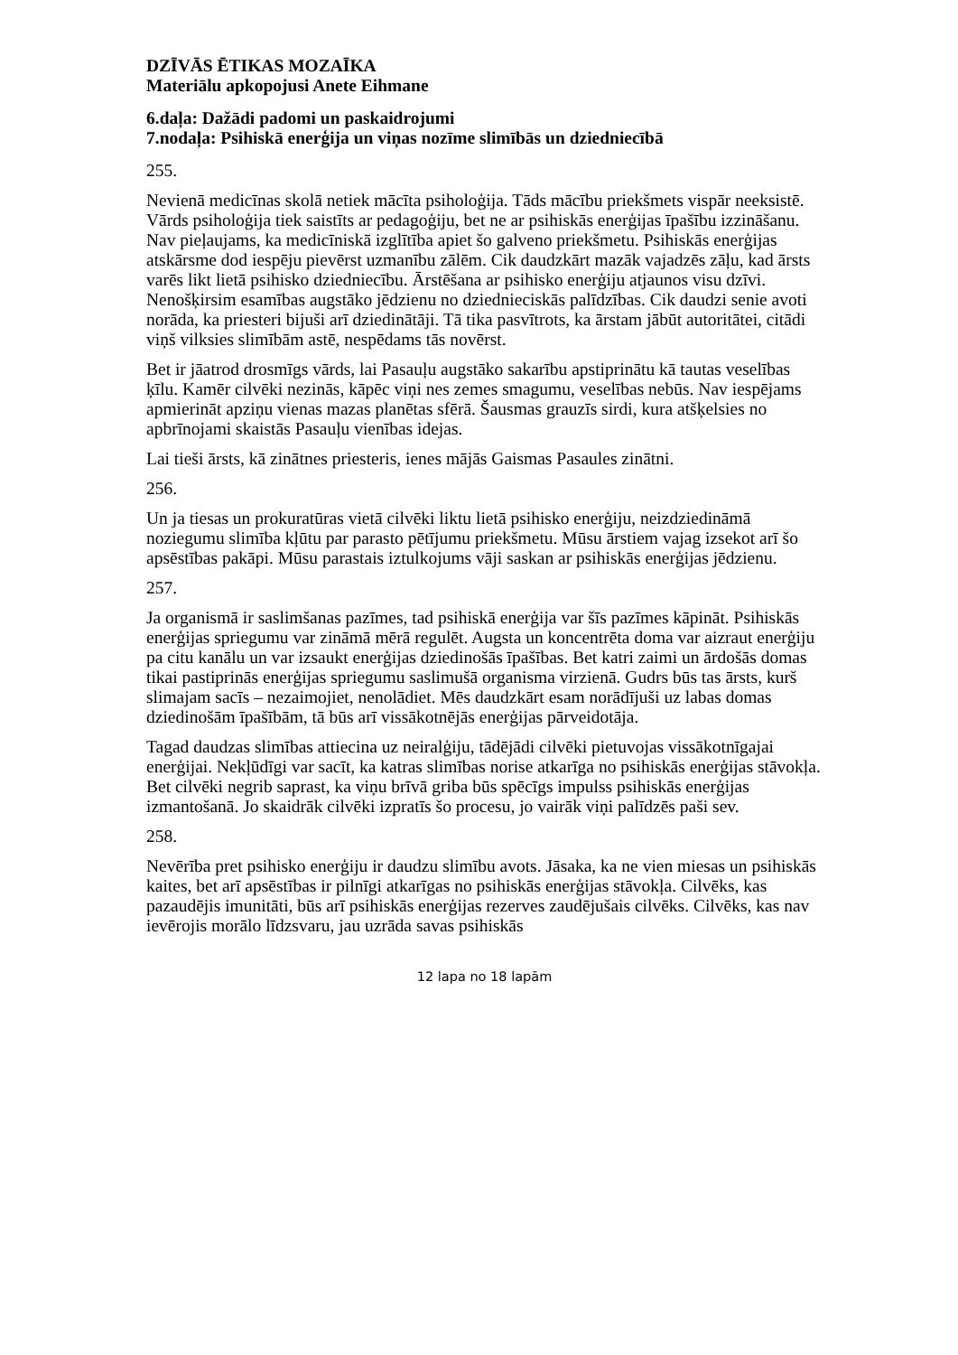DZĪVĀS ĒTIKAS MOZAĪKA
Materiālu apkopojusi Anete Eihmane
6.daļa: Dažādi padomi un paskaidrojumi
7.nodaļa: Psihiskā enerģija un viņas nozīme slimībās un dziedniecībā
255.
Nevienā medicīnas skolā netiek mācīta psiholoģija. Tāds mācību priekšmets vispār neeksistē. Vārds psiholoģija tiek saistīts ar pedagoģiju, bet ne ar psihiskās enerģijas īpašību izzināšanu. Nav pieļaujams, ka medicīniskā izglītība apiet šo galveno priekšmetu. Psihiskās enerģijas atskārsme dod iespēju pievērst uzmanību zālēm. Cik daudzkārt mazāk vajadzēs zāļu, kad ārsts varēs likt lietā psihisko dziedniecību. Ārstēšana ar psihisko enerģiju atjaunos visu dzīvi. Nenošķirsim esamības augstāko jēdzienu no dziednieciskās palīdzības. Cik daudzi senie avoti norāda, ka priesteri bijuši arī dziedinātāji. Tā tika pasvītrots, ka ārstam jābūt autoritātei, citādi viņš vilksies slimībām astē, nespēdams tās novērst.
Bet ir jāatrod drosmīgs vārds, lai Pasauļu augstāko sakarību apstiprinātu kā tautas veselības ķīlu. Kamēr cilvēki nezinās, kāpēc viņi nes zemes smagumu, veselības nebūs. Nav iespējams apmierināt apziņu vienas mazas planētas sfērā. Šausmas grauzīs sirdi, kura atšķelsies no apbrīnojami skaistās Pasauļu vienības idejas.
Lai tieši ārsts, kā zinātnes priesteris, ienes mājās Gaismas Pasaules zinātni.
256.
Un ja tiesas un prokuratūras vietā cilvēki liktu lietā psihisko enerģiju, neizdziedināmā noziegumu slimība kļūtu par parasto pētījumu priekšmetu. Mūsu ārstiem vajag izsekot arī šo apsēstības pakāpi. Mūsu parastais iztulkojums vāji saskan ar psihiskās enerģijas jēdzienu.
257.
Ja organismā ir saslimšanas pazīmes, tad psihiskā enerģija var šīs pazīmes kāpināt. Psihiskās enerģijas spriegumu var zināmā mērā regulēt. Augsta un koncentrēta doma var aizraut enerģiju pa citu kanālu un var izsaukt enerģijas dziedinošās īpašības. Bet katri zaimi un ārdošās domas tikai pastiprinās enerģijas spriegumu saslimušā organisma virzienā. Gudrs būs tas ārsts, kurš slimajam sacīs – nezaimojiet, nenolādiet. Mēs daudzkārt esam norādījuši uz labas domas dziedinošām īpašībām, tā būs arī vissākotnējās enerģijas pārveidotāja.
Tagad daudzas slimības attiecina uz neiralģiju, tādējādi cilvēki pietuvojas vissākotnīgajai enerģijai. Nekļūdīgi var sacīt, ka katras slimības norise atkarīga no psihiskās enerģijas stāvokļa. Bet cilvēki negrib saprast, ka viņu brīvā griba būs spēcīgs impulss psihiskās enerģijas izmantošanā. Jo skaidrāk cilvēki izpratīs šo procesu, jo vairāk viņi palīdzēs paši sev.
258.
Nevērība pret psihisko enerģiju ir daudzu slimību avots. Jāsaka, ka ne vien miesas un psihiskās kaites, bet arī apsēstības ir pilnīgi atkarīgas no psihiskās enerģijas stāvokļa. Cilvēks, kas pazaudējis imunitāti, būs arī psihiskās enerģijas rezerves zaudējušais cilvēks. Cilvēks, kas nav ievērojis morālo līdzsvaru, jau uzrāda savas psihiskās
12 lapa no 18 lapām